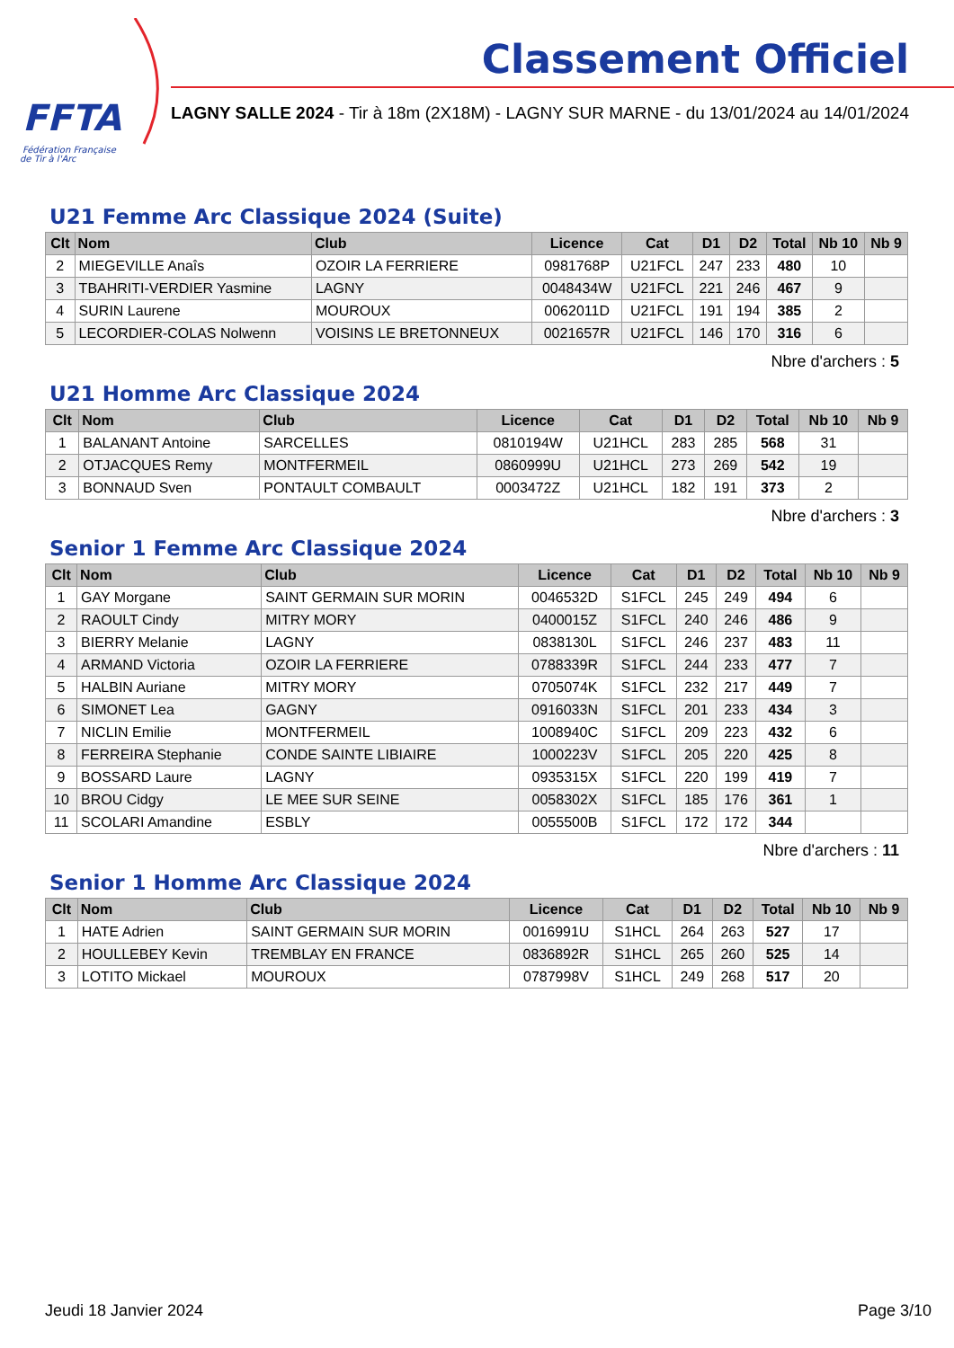FFTA
Fédération Française
de Tir à l'Arc
Classement Officiel
LAGNY SALLE 2024 - Tir à 18m (2X18M) - LAGNY SUR MARNE - du 13/01/2024 au 14/01/2024
U21 Femme Arc Classique 2024 (Suite)
| Clt | Nom | Club | Licence | Cat | D1 | D2 | Total | Nb 10 | Nb 9 |
| --- | --- | --- | --- | --- | --- | --- | --- | --- | --- |
| 2 | MIEGEVILLE Anaîs | OZOIR LA FERRIERE | 0981768P | U21FCL | 247 | 233 | 480 | 10 | |
| 3 | TBAHRITI-VERDIER Yasmine | LAGNY | 0048434W | U21FCL | 221 | 246 | 467 | 9 | |
| 4 | SURIN Laurene | MOUROUX | 0062011D | U21FCL | 191 | 194 | 385 | 2 | |
| 5 | LECORDIER-COLAS Nolwenn | VOISINS LE BRETONNEUX | 0021657R | U21FCL | 146 | 170 | 316 | 6 | |
Nbre d'archers : 5
U21 Homme Arc Classique 2024
| Clt | Nom | Club | Licence | Cat | D1 | D2 | Total | Nb 10 | Nb 9 |
| --- | --- | --- | --- | --- | --- | --- | --- | --- | --- |
| 1 | BALANANT Antoine | SARCELLES | 0810194W | U21HCL | 283 | 285 | 568 | 31 | |
| 2 | OTJACQUES Remy | MONTFERMEIL | 0860999U | U21HCL | 273 | 269 | 542 | 19 | |
| 3 | BONNAUD Sven | PONTAULT COMBAULT | 0003472Z | U21HCL | 182 | 191 | 373 | 2 | |
Nbre d'archers : 3
Senior 1 Femme Arc Classique 2024
| Clt | Nom | Club | Licence | Cat | D1 | D2 | Total | Nb 10 | Nb 9 |
| --- | --- | --- | --- | --- | --- | --- | --- | --- | --- |
| 1 | GAY Morgane | SAINT GERMAIN SUR MORIN | 0046532D | S1FCL | 245 | 249 | 494 | 6 | |
| 2 | RAOULT Cindy | MITRY MORY | 0400015Z | S1FCL | 240 | 246 | 486 | 9 | |
| 3 | BIERRY Melanie | LAGNY | 0838130L | S1FCL | 246 | 237 | 483 | 11 | |
| 4 | ARMAND Victoria | OZOIR LA FERRIERE | 0788339R | S1FCL | 244 | 233 | 477 | 7 | |
| 5 | HALBIN Auriane | MITRY MORY | 0705074K | S1FCL | 232 | 217 | 449 | 7 | |
| 6 | SIMONET Lea | GAGNY | 0916033N | S1FCL | 201 | 233 | 434 | 3 | |
| 7 | NICLIN Emilie | MONTFERMEIL | 1008940C | S1FCL | 209 | 223 | 432 | 6 | |
| 8 | FERREIRA Stephanie | CONDE SAINTE LIBIAIRE | 1000223V | S1FCL | 205 | 220 | 425 | 8 | |
| 9 | BOSSARD Laure | LAGNY | 0935315X | S1FCL | 220 | 199 | 419 | 7 | |
| 10 | BROU Cidgy | LE MEE SUR SEINE | 0058302X | S1FCL | 185 | 176 | 361 | 1 | |
| 11 | SCOLARI Amandine | ESBLY | 0055500B | S1FCL | 172 | 172 | 344 | | |
Nbre d'archers : 11
Senior 1 Homme Arc Classique 2024
| Clt | Nom | Club | Licence | Cat | D1 | D2 | Total | Nb 10 | Nb 9 |
| --- | --- | --- | --- | --- | --- | --- | --- | --- | --- |
| 1 | HATE Adrien | SAINT GERMAIN SUR MORIN | 0016991U | S1HCL | 264 | 263 | 527 | 17 | |
| 2 | HOULLEBEY Kevin | TREMBLAY EN FRANCE | 0836892R | S1HCL | 265 | 260 | 525 | 14 | |
| 3 | LOTITO Mickael | MOUROUX | 0787998V | S1HCL | 249 | 268 | 517 | 20 | |
Jeudi 18 Janvier 2024 Page 3/10